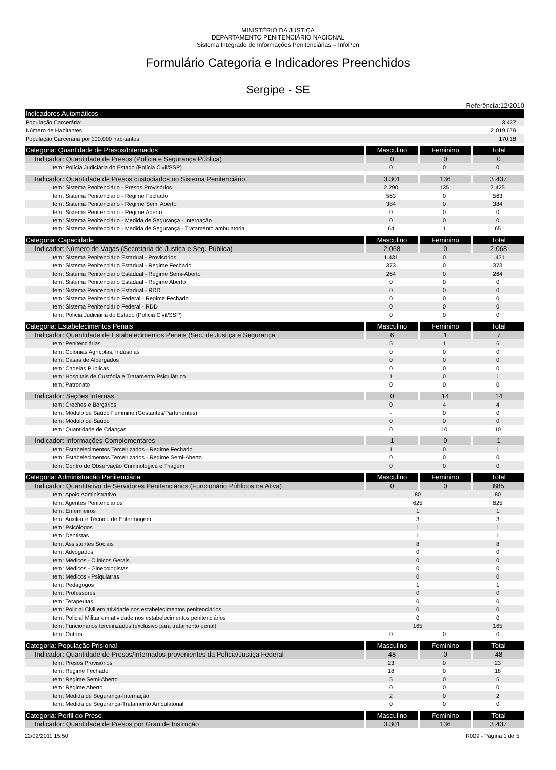MINISTÉRIO DA JUSTIÇA
DEPARTAMENTO PENITENCIÁRIO NACIONAL
Sistema Integrado de Informações Penitenciárias – InfoPen
Formulário Categoria e Indicadores Preenchidos
Sergipe - SE
Referência:12/2010
| Indicadores Automáticos | | | |
| População Carcerária: | | | 3.437 |
| Número de Habitantes: | | | 2.019.679 |
| População Carcerária por 100.000 habitantes: | | | 170,18 |
| Categoria: Quantidade de Presos/Internados | Masculino | Feminino | Total |
| Indicador: Quantidade de Presos (Polícia e Segurança Pública) | 0 | 0 | 0 |
| Item: Polícia Judiciária do Estado (Polícia Civil/SSP) | 0 | 0 | 0 |
| Indicador: Quantidade de Presos custodiados no Sistema Penitenciário | 3.301 | 136 | 3.437 |
| Item: Sistema Penitenciário - Presos Provisórios | 2.290 | 135 | 2.425 |
| Item: Sistema Penitenciário - Regime Fechado | 563 | 0 | 563 |
| Item: Sistema Penitenciário - Regime Semi Aberto | 384 | 0 | 384 |
| Item: Sistema Penitenciário - Regime Aberto | 0 | 0 | 0 |
| Item: Sistema Penitenciário - Medida de Segurança - Internação | 0 | 0 | 0 |
| Item: Sistema Penitenciário - Medida de Segurança - Tratamento ambulatorial | 64 | 1 | 65 |
| Categoria: Capacidade | Masculino | Feminino | Total |
| Indicador: Número de Vagas (Secretaria de Justiça e Seg. Pública) | 2.068 | 0 | 2.068 |
| Item: Sistema Penitenciário Estadual - Provisórios | 1.431 | 0 | 1.431 |
| Item: Sistema Penitenciário Estadual - Regime Fechado | 373 | 0 | 373 |
| Item: Sistema Penitenciário Estadual - Regime Semi-Aberto | 264 | 0 | 264 |
| Item: Sistema Penitenciário Estadual - Regime Aberto | 0 | 0 | 0 |
| Item: Sistema Penitenciário Estadual - RDD | 0 | 0 | 0 |
| Item: Sistema Penitenciário Federal - Regime Fechado | 0 | 0 | 0 |
| Item: Sistema Penitenciário Federal - RDD | 0 | 0 | 0 |
| Item: Polícia Judiciária do Estado (Polícia Civil/SSP) | 0 | 0 | 0 |
| Categoria: Estabelecimentos Penais | Masculino | Feminino | Total |
| Indicador: Quantidade de Estabelecimentos Penais (Sec. de Justiça e Segurança | 6 | 1 | 7 |
| Item: Penitenciárias | 5 | 1 | 6 |
| Item: Colônias Agrícolas, Indústrias | 0 | 0 | 0 |
| Item: Casas de Albergados | 0 | 0 | 0 |
| Item: Cadeias Públicas | 0 | 0 | 0 |
| Item: Hospitais de Custódia e Tratamento Psiquiátrico | 1 | 0 | 1 |
| Item: Patronato | 0 | 0 | 0 |
| Indicador: Seções Internas | 0 | 14 | 14 |
| Item: Creches e Berçários | 0 | 4 | 4 |
| Item: Módulo de Saúde Feminino (Gestantes/Parturientes) | - | 0 | 0 |
| Item: Módulo de Saúde | 0 | 0 | 0 |
| Item: Quantidade de Crianças | 0 | 10 | 10 |
| Indicador: Informações Complementares | 1 | 0 | 1 |
| Item: Estabelecimentos Terceirizados - Regime Fechado | 1 | 0 | 1 |
| Item: Estabelecimentos Terceirizados - Regime Semi-Aberto | 0 | 0 | 0 |
| Item: Centro de Observação Criminológica e Triagem | 0 | 0 | 0 |
| Categoria: Administração Penitenciária | Masculino | Feminino | Total |
| Indicador: Quantitativo de Servidores Penitenciários (Funcionário Públicos na Ativa) | 0 | 0 | 885 |
| Item: Apoio Administrativo | 80 | | 80 |
| Item: Agentes Penitenciários | 625 | | 625 |
| Item: Enfermeiros | 1 | | 1 |
| Item: Auxiliar e Técnico de Enfermagem | 3 | | 3 |
| Item: Psicólogos | 1 | | 1 |
| Item: Dentistas | 1 | | 1 |
| Item: Assistentes Sociais | 8 | | 8 |
| Item: Advogados | 0 | | 0 |
| Item: Médicos - Clínicos Gerais | 0 | | 0 |
| Item: Médicos - Ginecologistas | 0 | | 0 |
| Item: Médicos - Psiquiatras | 0 | | 0 |
| Item: Pedagogos | 1 | | 1 |
| Item: Professores | 0 | | 0 |
| Item: Terapeutas | 0 | | 0 |
| Item: Policial Civil em atividade nos estabelecimentos penitenciários | 0 | | 0 |
| Item: Policial Militar em atividade nos estabelecimentos penitenciários | 0 | | 0 |
| Item: Funcionários terceirizados (exclusivo para tratamento penal) | 165 | | 165 |
| Item: Outros | 0 | 0 | 0 |
| Categoria: População Prisional | Masculino | Feminino | Total |
| Indicador: Quantidade de Presos/Internados provenientes da Polícia/Justiça Federal | 48 | 0 | 48 |
| Item: Presos Provisórios | 23 | 0 | 23 |
| Item: Regime Fechado | 18 | 0 | 18 |
| Item: Regime Semi-Aberto | 5 | 0 | 5 |
| Item: Regime Aberto | 0 | 0 | 0 |
| Item: Medida de Segurança-Internação | 2 | 0 | 2 |
| Item: Medida de Segurança-Tratamento Ambulatorial | 0 | 0 | 0 |
| Categoria: Perfil do Preso | Masculino | Feminino | Total |
| Indicador: Quantidade de Presos por Grau de Instrução | 3.301 | 136 | 3.437 |
22/02/2011 15:50 R009 - Página 1 de 5